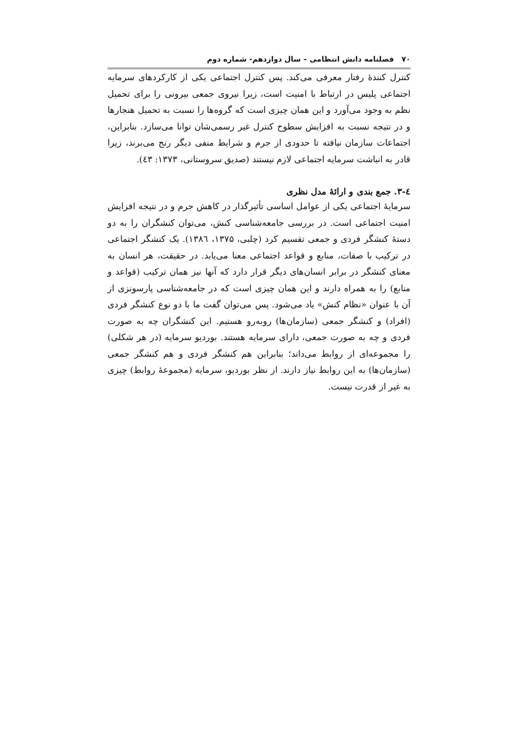۷۰ فصلنامه دانش انتظامی – سال دوازدهم- شماره دوم
کنترل کنندهٔ رفتار معرفی می‌کند. پس کنترل اجتماعی یکی از کارکردهای سرمایه اجتماعی پلیس در ارتباط با امنیت است، زیرا نیروی جمعی بیرونی را برای تحمیل نظم به وجود می‌آورد و این همان چیزی است که گروه‌ها را نسبت به تحمیل هنجارها و در نتیجه نسبت به افزایش سطوح کنترل غیر رسمی‌شان توانا می‌سازد. بنابراین، اجتماعات سازمان نیافته تا حدودی از جرم و شرایط منفی دیگر رنج می‌برند، زیرا قادر به انباشت سرمایه اجتماعی لازم نیستند (صدیق سروستانی، ۱۳۷۳: ٤۳).
٤-۳. جمع بندی و ارائهٔ مدل نظری
سرمایهٔ اجتماعی یکی از عوامل اساسی تأثیرگذار در کاهش جرم و در نتیجه افزایش امنیت اجتماعی است. در بررسی جامعه‌شناسی کنش، می‌توان کنشگران را به دو دستهٔ کنشگر فردی و جمعی تقسیم کرد (چلبی، ۱۳۷۵، ۱۳۸٦). یک کنشگر اجتماعی در ترکیب با صفات، منابع و قواعد اجتماعی معنا می‌یابد. در حقیقت، هر انسان به معنای کنشگر در برابر انسان‌های دیگر قرار دارد که آنها نیز همان ترکیب (قواعد و منابع) را به همراه دارند و این همان چیزی است که در جامعه‌شناسی پارسونزی از آن با عنوان «نظام کنش» یاد می‌شود. پس می‌توان گفت ما با دو نوع کنشگر فردی (افراد) و کنشگر جمعی (سازمان‌ها) روبه‌رو هستیم. این کنشگران چه به صورت فردی و چه به صورت جمعی، دارای سرمایه هستند. بوردیو سرمایه (در هر شکلی) را مجموعه‌ای از روابط می‌داند؛ بنابراین هم کنشگر فردی و هم کنشگر جمعی (سازمان‌ها) به این روابط نیاز دارند. از نظر بوردیو، سرمایه (مجموعهٔ روابط) چیزی به غیر از قدرت نیست.